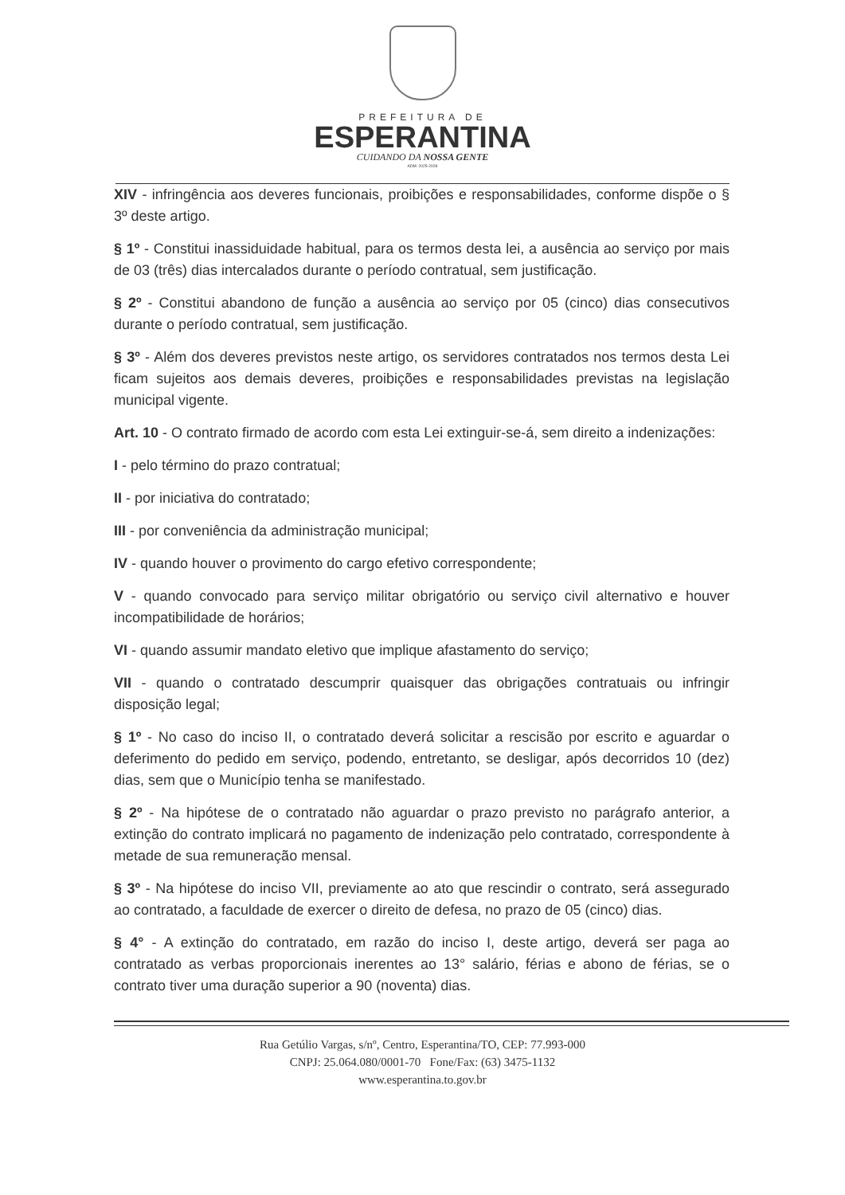PREFEITURA DE
ESPERANTINA
CUIDANDO DA NOSSA GENTE
ADM: 2025-2028
XIV - infringência aos deveres funcionais, proibições e responsabilidades, conforme dispõe o § 3º deste artigo.
§ 1º - Constitui inassiduidade habitual, para os termos desta lei, a ausência ao serviço por mais de 03 (três) dias intercalados durante o período contratual, sem justificação.
§ 2º - Constitui abandono de função a ausência ao serviço por 05 (cinco) dias consecutivos durante o período contratual, sem justificação.
§ 3º - Além dos deveres previstos neste artigo, os servidores contratados nos termos desta Lei ficam sujeitos aos demais deveres, proibições e responsabilidades previstas na legislação municipal vigente.
Art. 10 - O contrato firmado de acordo com esta Lei extinguir-se-á, sem direito a indenizações:
I - pelo término do prazo contratual;
II - por iniciativa do contratado;
III - por conveniência da administração municipal;
IV - quando houver o provimento do cargo efetivo correspondente;
V - quando convocado para serviço militar obrigatório ou serviço civil alternativo e houver incompatibilidade de horários;
VI - quando assumir mandato eletivo que implique afastamento do serviço;
VII - quando o contratado descumprir quaisquer das obrigações contratuais ou infringir disposição legal;
§ 1º - No caso do inciso II, o contratado deverá solicitar a rescisão por escrito e aguardar o deferimento do pedido em serviço, podendo, entretanto, se desligar, após decorridos 10 (dez) dias, sem que o Município tenha se manifestado.
§ 2º - Na hipótese de o contratado não aguardar o prazo previsto no parágrafo anterior, a extinção do contrato implicará no pagamento de indenização pelo contratado, correspondente à metade de sua remuneração mensal.
§ 3º - Na hipótese do inciso VII, previamente ao ato que rescindir o contrato, será assegurado ao contratado, a faculdade de exercer o direito de defesa, no prazo de 05 (cinco) dias.
§ 4° - A extinção do contratado, em razão do inciso I, deste artigo, deverá ser paga ao contratado as verbas proporcionais inerentes ao 13° salário, férias e abono de férias, se o contrato tiver uma duração superior a 90 (noventa) dias.
Rua Getúlio Vargas, s/nº, Centro, Esperantina/TO, CEP: 77.993-000
CNPJ: 25.064.080/0001-70 Fone/Fax: (63) 3475-1132
www.esperantina.to.gov.br